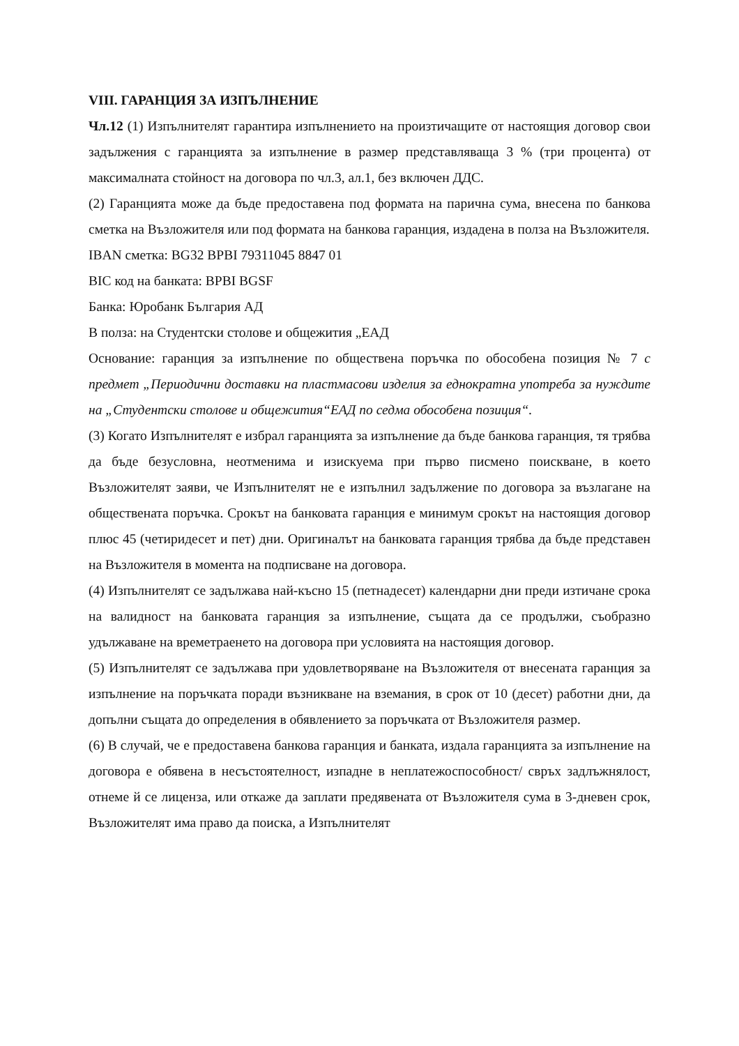VIII. ГАРАНЦИЯ ЗА ИЗПЪЛНЕНИЕ
Чл.12 (1) Изпълнителят гарантира изпълнението на произтичащите от настоящия договор свои задължения с гаранцията за изпълнение в размер представляваща 3 % (три процента) от максималната стойност на договора по чл.3, ал.1, без включен ДДС.
(2) Гаранцията може да бъде предоставена под формата на парична сума, внесена по банкова сметка на Възложителя или под формата на банкова гаранция, издадена в полза на Възложителя.
IBAN сметка: BG32 BPBI 79311045 8847 01
BIC код на банката: BPBI BGSF
Банка: Юробанк България АД
В полза: на Студентски столове и общежития „ЕАД
Основание: гаранция за изпълнение по обществена поръчка по обособена позиция № 7 с предмет „Периодични доставки на пластмасови изделия за еднократна употреба за нуждите на „Студентски столове и общежития“ЕАД по седма обособена позиция“.
(3) Когато Изпълнителят е избрал гаранцията за изпълнение да бъде банкова гаранция, тя трябва да бъде безусловна, неотменима и изискуема при първо писмено поискване, в което Възложителят заяви, че Изпълнителят не е изпълнил задължение по договора за възлагане на обществената поръчка. Срокът на банковата гаранция е минимум срокът на настоящия договор плюс 45 (четиридесет и пет) дни. Оригиналът на банковата гаранция трябва да бъде представен на Възложителя в момента на подписване на договора.
(4) Изпълнителят се задължава най-късно 15 (петнадесет) календарни дни преди изтичане срока на валидност на банковата гаранция за изпълнение, същата да се продължи, съобразно удължаване на времетраенето на договора при условията на настоящия договор.
(5) Изпълнителят се задължава при удовлетворяване на Възложителя от внесената гаранция за изпълнение на поръчката поради възникване на вземания, в срок от 10 (десет) работни дни, да допълни същата до определения в обявлението за поръчката от Възложителя размер.
(6) В случай, че е предоставена банкова гаранция и банката, издала гаранцията за изпълнение на договора е обявена в несъстоятелност, изпадне в неплатежоспособност/ свръх задлъжнялост, отнеме й се лиценза, или откаже да заплати предявената от Възложителя сума в 3-дневен срок, Възложителят има право да поиска, а Изпълнителят